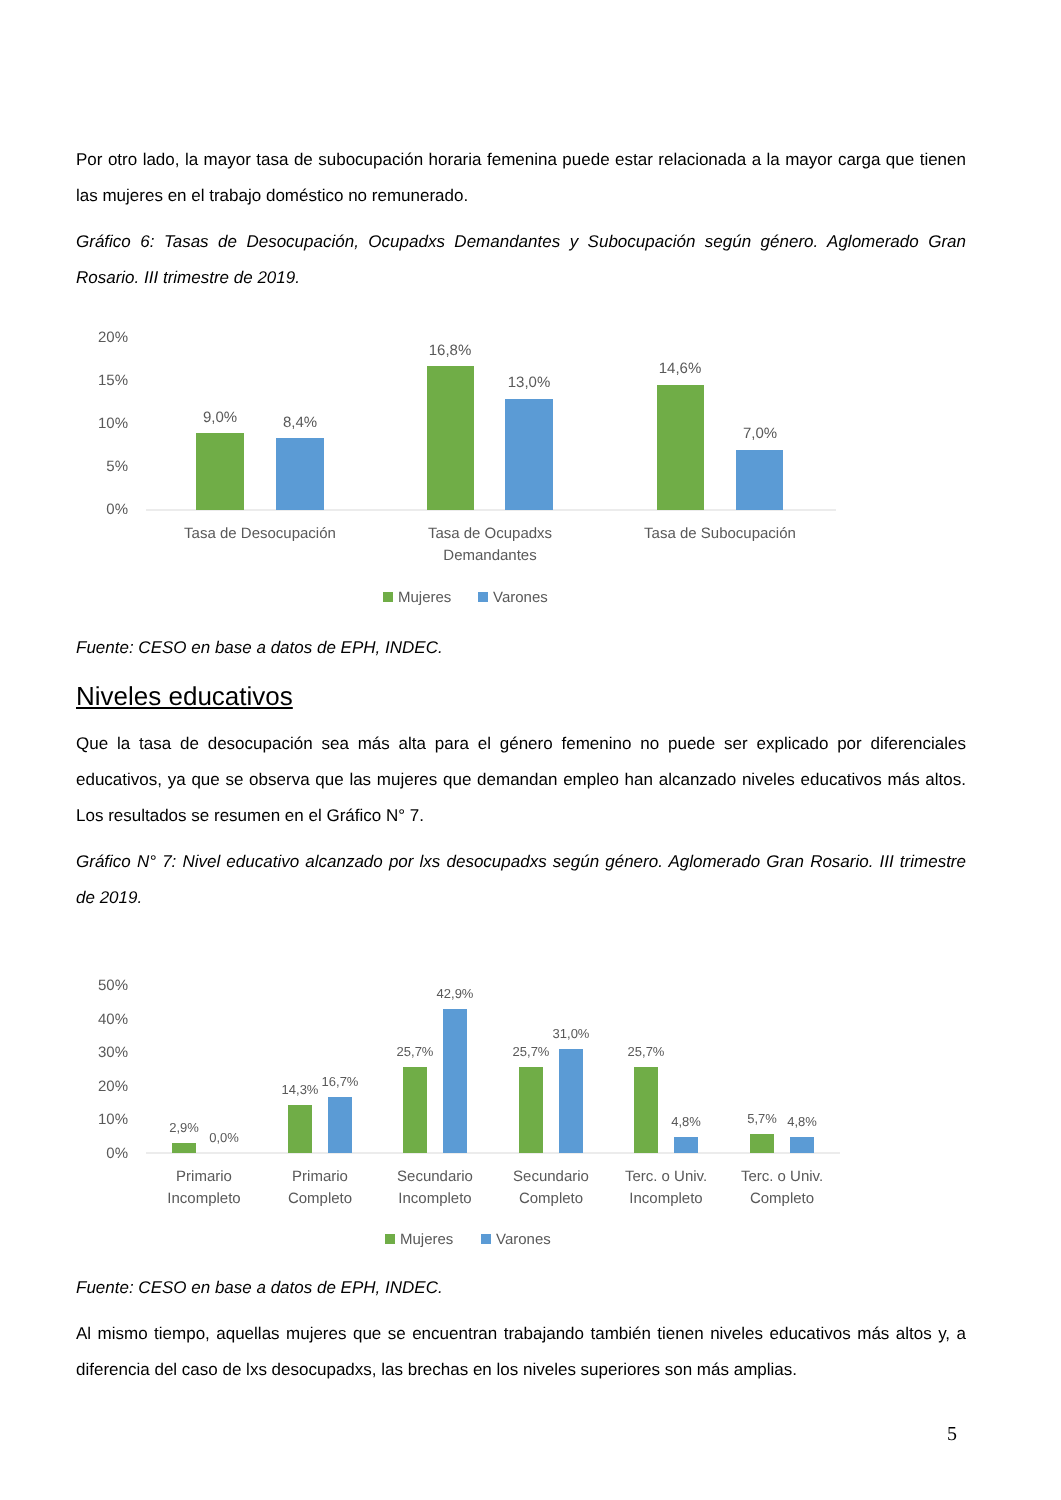Por otro lado, la mayor tasa de subocupación horaria femenina puede estar relacionada a la mayor carga que tienen las mujeres en el trabajo doméstico no remunerado.
Gráfico 6: Tasas de Desocupación, Ocupadxs Demandantes y Subocupación según género. Aglomerado Gran Rosario. III trimestre de 2019.
20%
15%
10%
5%
0%
9,0%
8,4%
16,8%
13,0%
14,6%
7,0%
Tasa de Desocupación
Tasa de Ocupadxs
Demandantes
Tasa de Subocupación
Mujeres
Varones
Fuente: CESO en base a datos de EPH, INDEC.
Niveles educativos
Que la tasa de desocupación sea más alta para el género femenino no puede ser explicado por diferenciales educativos, ya que se observa que las mujeres que demandan empleo han alcanzado niveles educativos más altos. Los resultados se resumen en el Gráfico N° 7.
Gráfico N° 7: Nivel educativo alcanzado por lxs desocupadxs según género. Aglomerado Gran Rosario. III trimestre de 2019.
50%
40%
30%
20%
10%
0%
2,9%
0,0%
14,3%
16,7%
25,7%
42,9%
25,7%
31,0%
25,7%
4,8%
5,7%
4,8%
Primario
Incompleto
Primario
Completo
Secundario
Incompleto
Secundario
Completo
Terc. o Univ.
Incompleto
Terc. o Univ.
Completo
Mujeres
Varones
Fuente: CESO en base a datos de EPH, INDEC.
Al mismo tiempo, aquellas mujeres que se encuentran trabajando también tienen niveles educativos más altos y, a diferencia del caso de lxs desocupadxs, las brechas en los niveles superiores son más amplias.
5